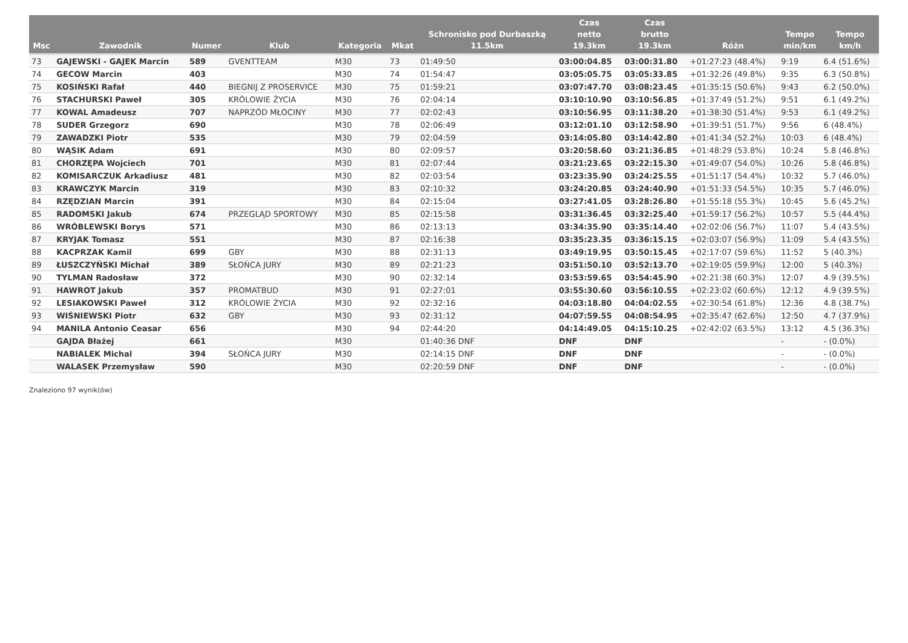| Msc | Zawodnik | Numer | Klub | Kategoria | Mkat | Schronisko pod Durbaszką 11.5km | Czas netto 19.3km | Czas brutto 19.3km | Różn | Tempo min/km | Tempo km/h |
| --- | --- | --- | --- | --- | --- | --- | --- | --- | --- | --- | --- |
| 73 | GAJEWSKI - GAJEK Marcin | 589 | GVENTTEAM | M30 | 73 | 01:49:50 | 03:00:04.85 | 03:00:31.80 | +01:27:23 (48.4%) | 9:19 | 6.4 (51.6%) |
| 74 | GECOW Marcin | 403 | | M30 | 74 | 01:54:47 | 03:05:05.75 | 03:05:33.85 | +01:32:26 (49.8%) | 9:35 | 6.3 (50.8%) |
| 75 | KOSIŃSKI Rafał | 440 | BIEGNIJ Z PROSERVICE | M30 | 75 | 01:59:21 | 03:07:47.70 | 03:08:23.45 | +01:35:15 (50.6%) | 9:43 | 6.2 (50.0%) |
| 76 | STACHURSKI Paweł | 305 | KRÓLOWIE ŻYCIA | M30 | 76 | 02:04:14 | 03:10:10.90 | 03:10:56.85 | +01:37:49 (51.2%) | 9:51 | 6.1 (49.2%) |
| 77 | KOWAL Amadeusz | 707 | NAPRZÓD MŁOCINY | M30 | 77 | 02:02:43 | 03:10:56.95 | 03:11:38.20 | +01:38:30 (51.4%) | 9:53 | 6.1 (49.2%) |
| 78 | SUDER Grzegorz | 690 | | M30 | 78 | 02:06:49 | 03:12:01.10 | 03:12:58.90 | +01:39:51 (51.7%) | 9:56 | 6 (48.4%) |
| 79 | ZAWADZKI Piotr | 535 | | M30 | 79 | 02:04:59 | 03:14:05.80 | 03:14:42.80 | +01:41:34 (52.2%) | 10:03 | 6 (48.4%) |
| 80 | WĄSIK Adam | 691 | | M30 | 80 | 02:09:57 | 03:20:58.60 | 03:21:36.85 | +01:48:29 (53.8%) | 10:24 | 5.8 (46.8%) |
| 81 | CHORZĘPA Wojciech | 701 | | M30 | 81 | 02:07:44 | 03:21:23.65 | 03:22:15.30 | +01:49:07 (54.0%) | 10:26 | 5.8 (46.8%) |
| 82 | KOMISARCZUK Arkadiusz | 481 | | M30 | 82 | 02:03:54 | 03:23:35.90 | 03:24:25.55 | +01:51:17 (54.4%) | 10:32 | 5.7 (46.0%) |
| 83 | KRAWCZYK Marcin | 319 | | M30 | 83 | 02:10:32 | 03:24:20.85 | 03:24:40.90 | +01:51:33 (54.5%) | 10:35 | 5.7 (46.0%) |
| 84 | RZĘDZIAN Marcin | 391 | | M30 | 84 | 02:15:04 | 03:27:41.05 | 03:28:26.80 | +01:55:18 (55.3%) | 10:45 | 5.6 (45.2%) |
| 85 | RADOMSKI Jakub | 674 | PRZEGLĄD SPORTOWY | M30 | 85 | 02:15:58 | 03:31:36.45 | 03:32:25.40 | +01:59:17 (56.2%) | 10:57 | 5.5 (44.4%) |
| 86 | WRÓBLEWSKI Borys | 571 | | M30 | 86 | 02:13:13 | 03:34:35.90 | 03:35:14.40 | +02:02:06 (56.7%) | 11:07 | 5.4 (43.5%) |
| 87 | KRYJAK Tomasz | 551 | | M30 | 87 | 02:16:38 | 03:35:23.35 | 03:36:15.15 | +02:03:07 (56.9%) | 11:09 | 5.4 (43.5%) |
| 88 | KACPRZAK Kamil | 699 | GBY | M30 | 88 | 02:31:13 | 03:49:19.95 | 03:50:15.45 | +02:17:07 (59.6%) | 11:52 | 5 (40.3%) |
| 89 | ŁUSZCZYŃSKI Michał | 389 | SŁOŃCA JURY | M30 | 89 | 02:21:23 | 03:51:50.10 | 03:52:13.70 | +02:19:05 (59.9%) | 12:00 | 5 (40.3%) |
| 90 | TYLMAN Radosław | 372 | | M30 | 90 | 02:32:14 | 03:53:59.65 | 03:54:45.90 | +02:21:38 (60.3%) | 12:07 | 4.9 (39.5%) |
| 91 | HAWROT Jakub | 357 | PROMATBUD | M30 | 91 | 02:27:01 | 03:55:30.60 | 03:56:10.55 | +02:23:02 (60.6%) | 12:12 | 4.9 (39.5%) |
| 92 | LESIAKOWSKI Paweł | 312 | KRÓLOWIE ŻYCIA | M30 | 92 | 02:32:16 | 04:03:18.80 | 04:04:02.55 | +02:30:54 (61.8%) | 12:36 | 4.8 (38.7%) |
| 93 | WIŚNIEWSKI Piotr | 632 | GBY | M30 | 93 | 02:31:12 | 04:07:59.55 | 04:08:54.95 | +02:35:47 (62.6%) | 12:50 | 4.7 (37.9%) |
| 94 | MANILA Antonio Ceasar | 656 | | M30 | 94 | 02:44:20 | 04:14:49.05 | 04:15:10.25 | +02:42:02 (63.5%) | 13:12 | 4.5 (36.3%) |
| | GAJDA Błażej | 661 | | M30 | | 01:40:36 DNF | DNF | DNF | | - | - (0.0%) |
| | NABIALEK Michal | 394 | SŁOŃCA JURY | M30 | | 02:14:15 DNF | DNF | DNF | | - | - (0.0%) |
| | WALASEK Przemysław | 590 | | M30 | | 02:20:59 DNF | DNF | DNF | | - | - (0.0%) |
Znaleziono 97 wynik(ów)